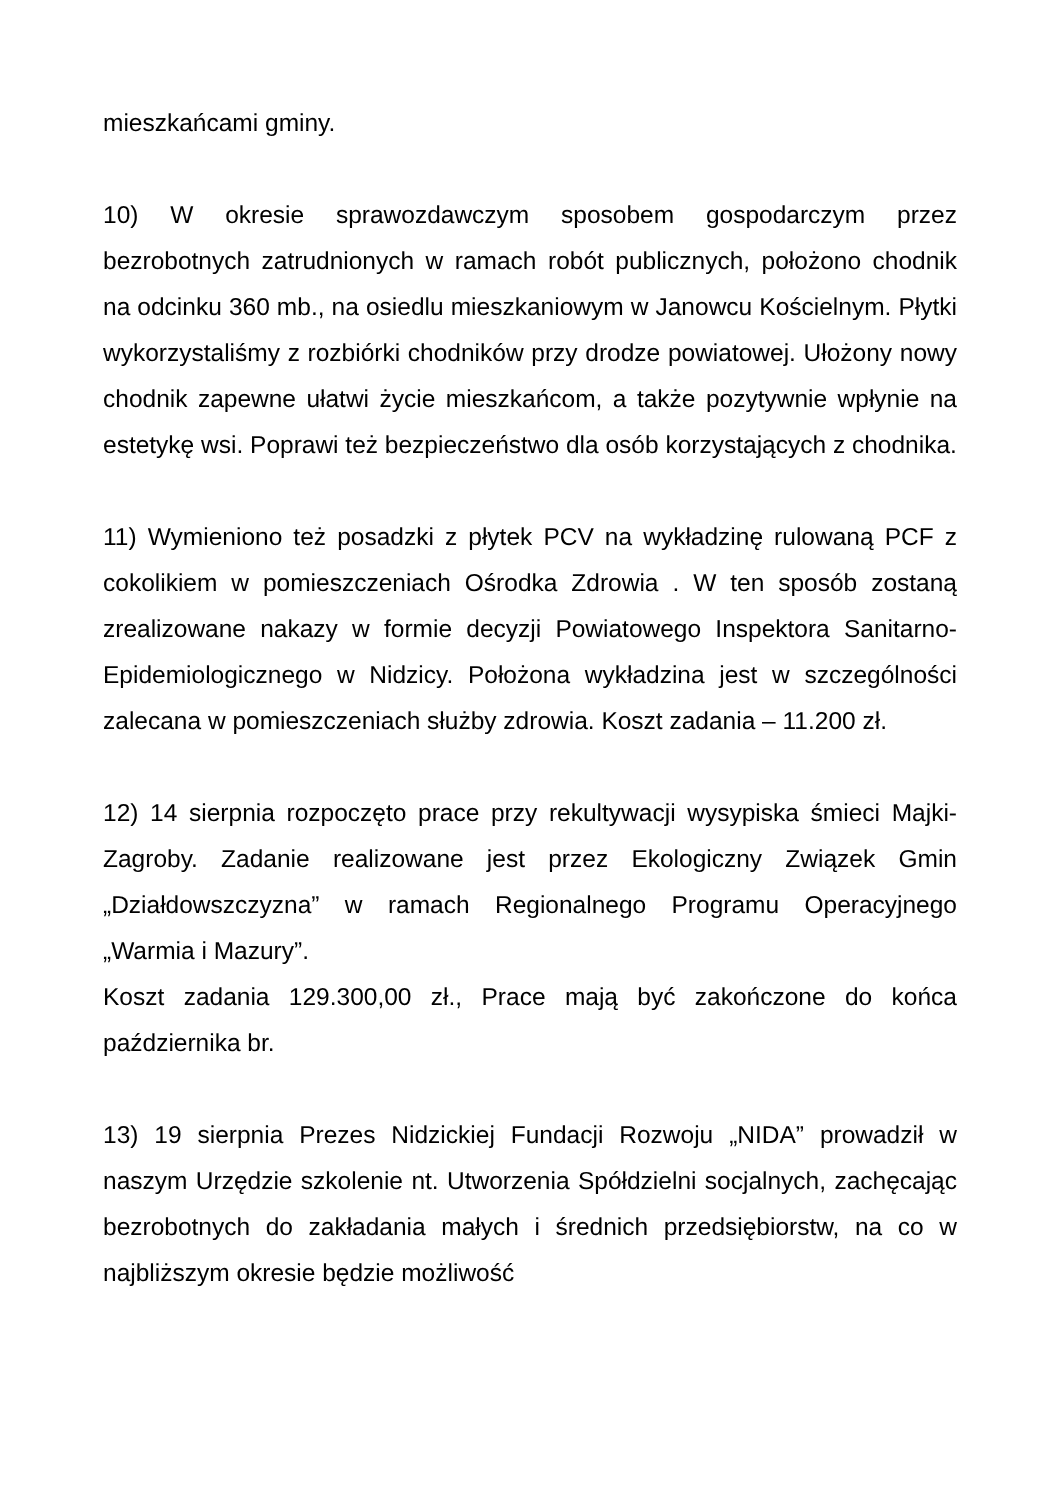mieszkańcami gminy.
10) W okresie sprawozdawczym sposobem gospodarczym przez bezrobotnych zatrudnionych w ramach robót publicznych, położono chodnik na odcinku 360 mb., na osiedlu mieszkaniowym w Janowcu Kościelnym. Płytki wykorzystaliśmy z rozbiórki chodników przy drodze powiatowej. Ułożony nowy chodnik zapewne ułatwi życie mieszkańcom, a także pozytywnie wpłynie na estetykę wsi. Poprawi też bezpieczeństwo dla osób korzystających z chodnika.
11) Wymieniono też posadzki z płytek PCV na wykładzinę rulowaną PCF z cokolikiem w pomieszczeniach Ośrodka Zdrowia . W ten sposób zostaną zrealizowane nakazy w formie decyzji Powiatowego Inspektora Sanitarno-Epidemiologicznego w Nidzicy. Położona wykładzina jest w szczególności zalecana w pomieszczeniach służby zdrowia. Koszt zadania – 11.200 zł.
12) 14 sierpnia rozpoczęto prace przy rekultywacji wysypiska śmieci Majki-Zagroby. Zadanie realizowane jest przez Ekologiczny Związek Gmin „Działdowszczyzna” w ramach Regionalnego Programu Operacyjnego „Warmia i Mazury”.
Koszt zadania 129.300,00 zł., Prace mają być zakończone do końca października br.
13) 19 sierpnia Prezes Nidzickiej Fundacji Rozwoju „NIDA” prowadził w naszym Urzędzie szkolenie nt. Utworzenia Spółdzielni socjalnych, zachęcając bezrobotnych do zakładania małych i średnich przedsiębiorstw, na co w najbliższym okresie będzie możliwość